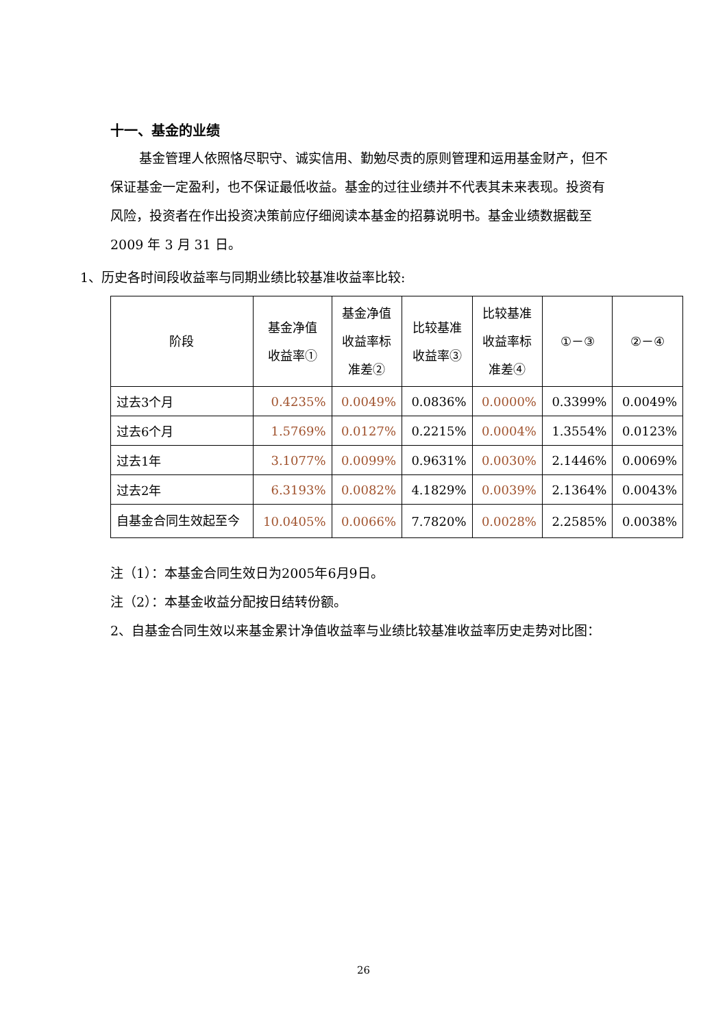十一、基金的业绩
基金管理人依照恪尽职守、诚实信用、勤勉尽责的原则管理和运用基金财产，但不保证基金一定盈利，也不保证最低收益。基金的过往业绩并不代表其未来表现。投资有风险，投资者在作出投资决策前应仔细阅读本基金的招募说明书。基金业绩数据截至 2009 年 3 月 31 日。
1、历史各时间段收益率与同期业绩比较基准收益率比较:
| 阶段 | 基金净值 收益率① | 基金净值 收益率标 准差② | 比较基准 收益率③ | 比较基准 收益率标 准差④ | ①－③ | ②－④ |
| --- | --- | --- | --- | --- | --- | --- |
| 过去3个月 | 0.4235% | 0.0049% | 0.0836% | 0.0000% | 0.3399% | 0.0049% |
| 过去6个月 | 1.5769% | 0.0127% | 0.2215% | 0.0004% | 1.3554% | 0.0123% |
| 过去1年 | 3.1077% | 0.0099% | 0.9631% | 0.0030% | 2.1446% | 0.0069% |
| 过去2年 | 6.3193% | 0.0082% | 4.1829% | 0.0039% | 2.1364% | 0.0043% |
| 自基金合同生效起至今 | 10.0405% | 0.0066% | 7.7820% | 0.0028% | 2.2585% | 0.0038% |
注（1）：本基金合同生效日为2005年6月9日。
注（2）：本基金收益分配按日结转份额。
2、自基金合同生效以来基金累计净值收益率与业绩比较基准收益率历史走势对比图：
26